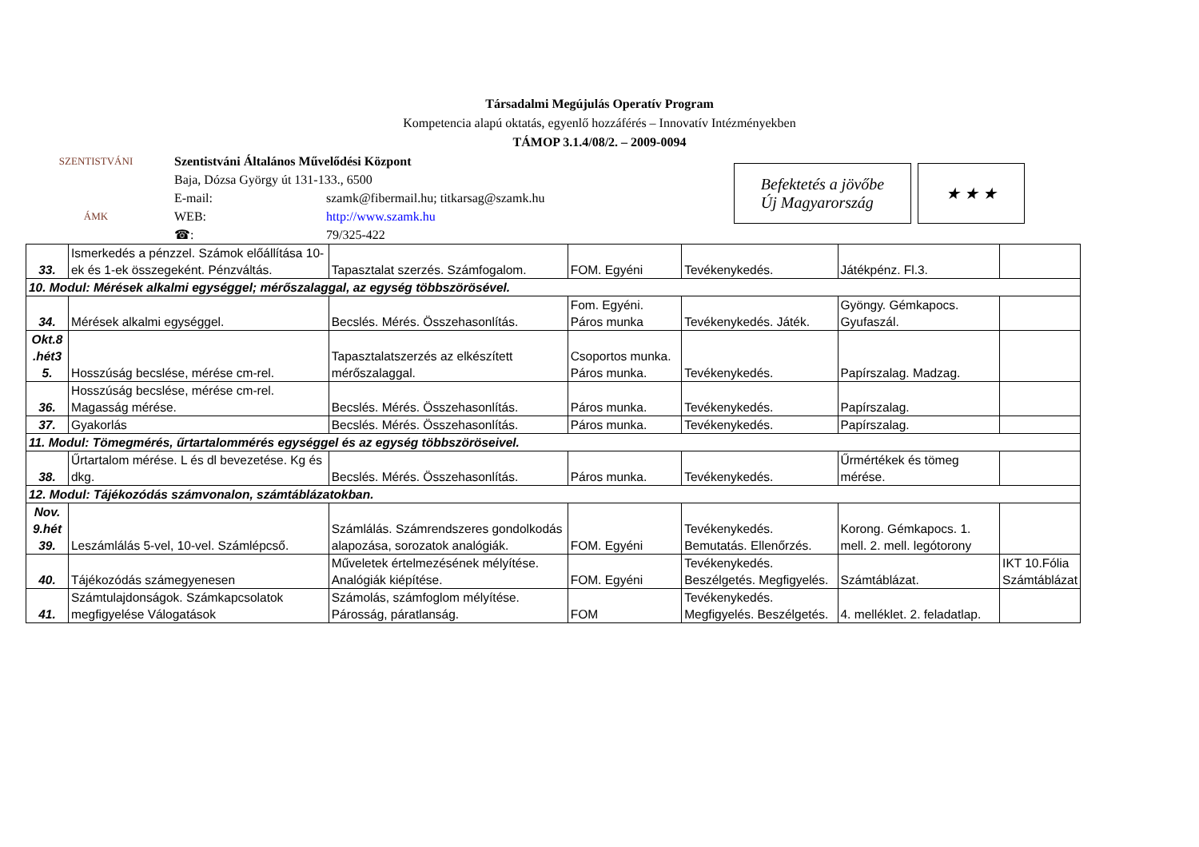Társadalmi Megújulás Operatív Program
Kompetencia alapú oktatás, egyenlő hozzáférés – Innovatív Intézményekben
TÁMOP 3.1.4/08/2. – 2009-0094
SZENTISTVÁNI
ÁMK
Szentistváni Általános Művelődési Központ
Baja, Dózsa György út 131-133., 6500
E-mail: szamk@fibermail.hu; titkarsag@szamk.hu
WEB: http://www.szamk.hu
☎: 79/325-422
Befektetés a jövőbe
Új Magyarország
★ ★ ★
| 33. | Ismerkedés a pénzzel. Számok előállítása 10-ek és 1-ek összegeként. Pénzváltás. | Tapasztalat szerzés. Számfogalom. | FOM. Egyéni | Tevékenykedés. | Játékpénz. Fl.3. | |
| 10. Modul: Mérések alkalmi egységgel; mérőszalaggal, az egység többszörösével. | | | | | | |
| 34. | Mérések alkalmi egységgel. | Becslés. Mérés. Összehasonlítás. | Fom. Egyéni. Páros munka | Tevékenykedés. Játék. | Gyöngy. Gémkapocs. Gyufaszál. | |
| Okt.8 .hét3 5. | Hosszúság becslése, mérése cm-rel. | Tapasztalatszerzés az elkészített mérőszalaggal. | Csoportos munka. Páros munka. | Tevékenykedés. | Papírszalag. Madzag. | |
| 36. | Hosszúság becslése, mérése cm-rel. Magasság mérése. | Becslés. Mérés. Összehasonlítás. | Páros munka. | Tevékenykedés. | Papírszalag. | |
| 37. | Gyakorlás | Becslés. Mérés. Összehasonlítás. | Páros munka. | Tevékenykedés. | Papírszalag. | |
| 11. Modul: Tömegmérés, űrtartalommérés egységgel és az egység többszöröseivel. | | | | | | |
| 38. | Űrtartalom mérése. L és dl bevezetése. Kg és dkg. | Becslés. Mérés. Összehasonlítás. | Páros munka. | Tevékenykedés. | Űrmértékek és tömeg mérése. | |
| 12. Modul: Tájékozódás számvonalon, számtáblázatokban. | | | | | | |
| Nov. 9.hét 39. | Leszámlálás 5-vel, 10-vel. Számlépcső. | Számlálás. Számrendszeres gondolkodás alapozása, sorozatok analógiák. | FOM. Egyéni | Tevékenykedés. Bemutatás. Ellenőrzés. | Korong. Gémkapocs. 1. mell. 2. mell. legótorony | |
| 40. | Tájékozódás számegyenesen | Műveletek értelmezésének mélyítése. Analógiák kiépítése. | FOM. Egyéni | Tevékenykedés. Beszélgetés. Megfigyelés. | Számtáblázat. | IKT 10.Fólia Számtáblázat |
| 41. | Számtulajdonságok. Számkapcsolatok megfigyelése Válogatások | Számolás, számfoglom mélyítése. Párosság, páratlanság. | FOM | Tevékenykedés. Megfigyelés. Beszélgetés. | 4. melléklet. 2. feladatlap. | |